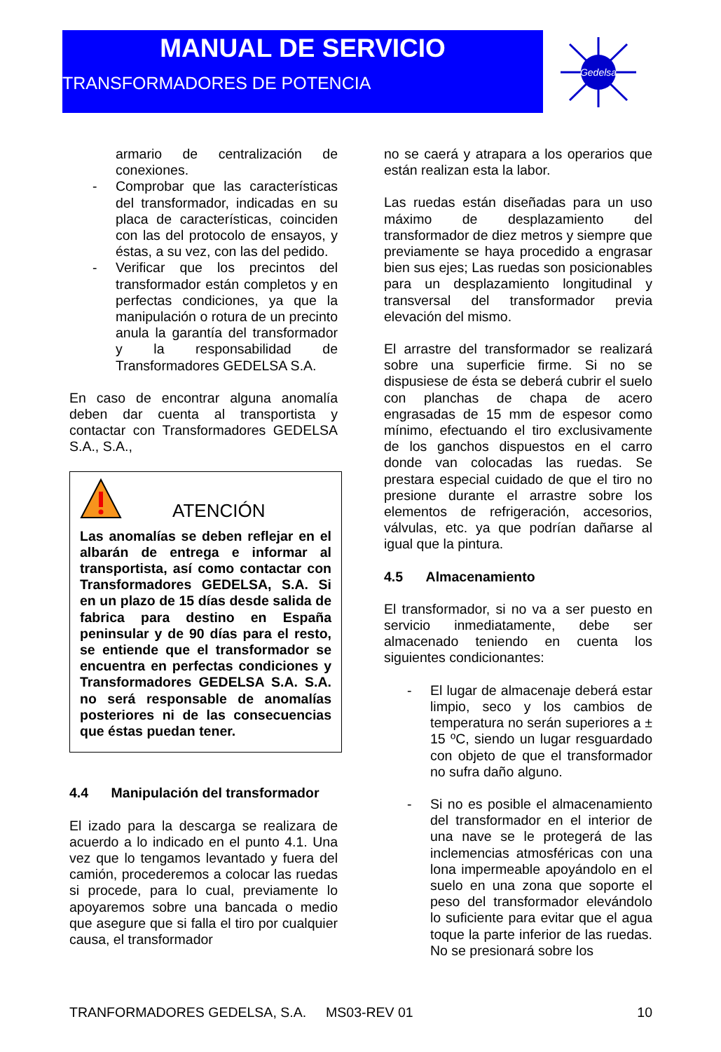MANUAL DE SERVICIO
TRANSFORMADORES DE POTENCIA
Gedelsa
armario de centralización de conexiones.
- Comprobar que las características del transformador, indicadas en su placa de características, coinciden con las del protocolo de ensayos, y éstas, a su vez, con las del pedido.
- Verificar que los precintos del transformador están completos y en perfectas condiciones, ya que la manipulación o rotura de un precinto anula la garantía del transformador y la responsabilidad de Transformadores GEDELSA S.A.
En caso de encontrar alguna anomalía deben dar cuenta al transportista y contactar con Transformadores GEDELSA S.A., S.A.,
ATENCIÓN
Las anomalías se deben reflejar en el albarán de entrega e informar al transportista, así como contactar con Transformadores GEDELSA, S.A. Si en un plazo de 15 días desde salida de fabrica para destino en España peninsular y de 90 días para el resto, se entiende que el transformador se encuentra en perfectas condiciones y Transformadores GEDELSA S.A. S.A. no será responsable de anomalías posteriores ni de las consecuencias que éstas puedan tener.
4.4 Manipulación del transformador
El izado para la descarga se realizara de acuerdo a lo indicado en el punto 4.1. Una vez que lo tengamos levantado y fuera del camión, procederemos a colocar las ruedas si procede, para lo cual, previamente lo apoyaremos sobre una bancada o medio que asegure que si falla el tiro por cualquier causa, el transformador
no se caerá y atrapara a los operarios que están realizan esta la labor.
Las ruedas están diseñadas para un uso máximo de desplazamiento del transformador de diez metros y siempre que previamente se haya procedido a engrasar bien sus ejes; Las ruedas son posicionables para un desplazamiento longitudinal y transversal del transformador previa elevación del mismo.
El arrastre del transformador se realizará sobre una superficie firme. Si no se dispusiese de ésta se deberá cubrir el suelo con planchas de chapa de acero engrasadas de 15 mm de espesor como mínimo, efectuando el tiro exclusivamente de los ganchos dispuestos en el carro donde van colocadas las ruedas. Se prestara especial cuidado de que el tiro no presione durante el arrastre sobre los elementos de refrigeración, accesorios, válvulas, etc. ya que podrían dañarse al igual que la pintura.
4.5 Almacenamiento
El transformador, si no va a ser puesto en servicio inmediatamente, debe ser almacenado teniendo en cuenta los siguientes condicionantes:
- El lugar de almacenaje deberá estar limpio, seco y los cambios de temperatura no serán superiores a ± 15 ºC, siendo un lugar resguardado con objeto de que el transformador no sufra daño alguno.
- Si no es posible el almacenamiento del transformador en el interior de una nave se le protegerá de las inclemencias atmosféricas con una lona impermeable apoyándolo en el suelo en una zona que soporte el peso del transformador elevándolo lo suficiente para evitar que el agua toque la parte inferior de las ruedas. No se presionará sobre los
TRANFORMADORES GEDELSA, S.A. MS03-REV 01 10